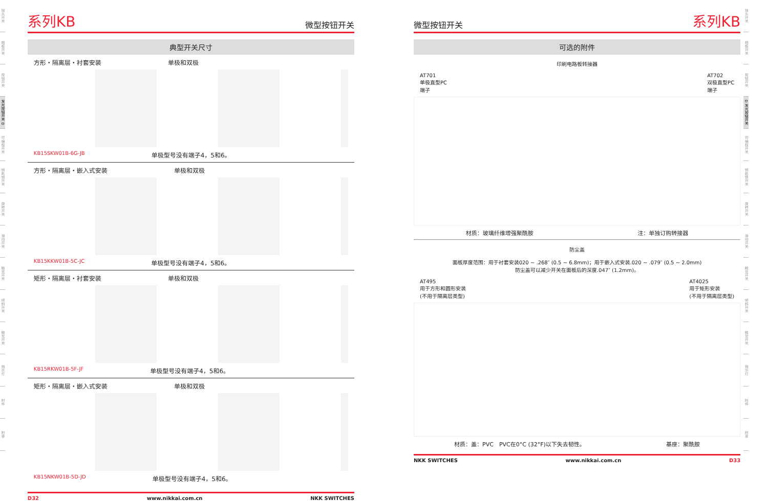摇头开关
翘板开关
按钮开关
发光按钮开关 D
可编程开关
钥匙锁开关
旋转开关
滑动开关
触觉开关
倾斜开关
触觉开关
指示灯
附件
附录
系列KB 微型按钮开关
典型开关尺寸
方形・隔离层・衬套安装 单极和双极
KB15SKW01B-6G-JB 单极型号没有端子4，5和6。
方形・隔离层・嵌入式安装 单极和双极
KB15KKW01B-5C-JC 单极型号没有端子4，5和6。
矩形・隔离层・衬套安装 单极和双极
KB15RKW01B-5F-JF 单极型号没有端子4，5和6。
矩形・隔离层・嵌入式安装 单极和双极
KB15NKW01B-5D-JD 单极型号没有端子4，5和6。
D32 www.nikkai.com.cn NKK SWITCHES
微型按钮开关 系列KB
可选的附件
印刷电路板转接器
AT701
单极直型PC
端子
AT702
双极直型PC
端子
材质：玻璃纤维增强聚酰胺 注：单独订购转接器
防尘盖
面板厚度范围：用于衬套安装020 ~ .268″ (0.5 ~ 6.8mm)；用于嵌入式安装.020 ~ .079″ (0.5 ~ 2.0mm)
防尘盖可以减少开关在面板后的深度.047″ (1.2mm)。
AT495
用于方形和圆形安装
(不用于隔离层类型)
AT4025
用于矩形安装
(不用于隔离层类型)
材质：盖：PVC　PVC在0°C (32°F)以下失去韧性。 基座：聚酰胺
NKK SWITCHES www.nikkai.com.cn D33
摇头开关
翘板开关
按钮开关
D 发光按钮开关
可编程开关
钥匙锁开关
旋转开关
滑动开关
触觉开关
倾斜开关
触觉开关
指示灯
附件
附录